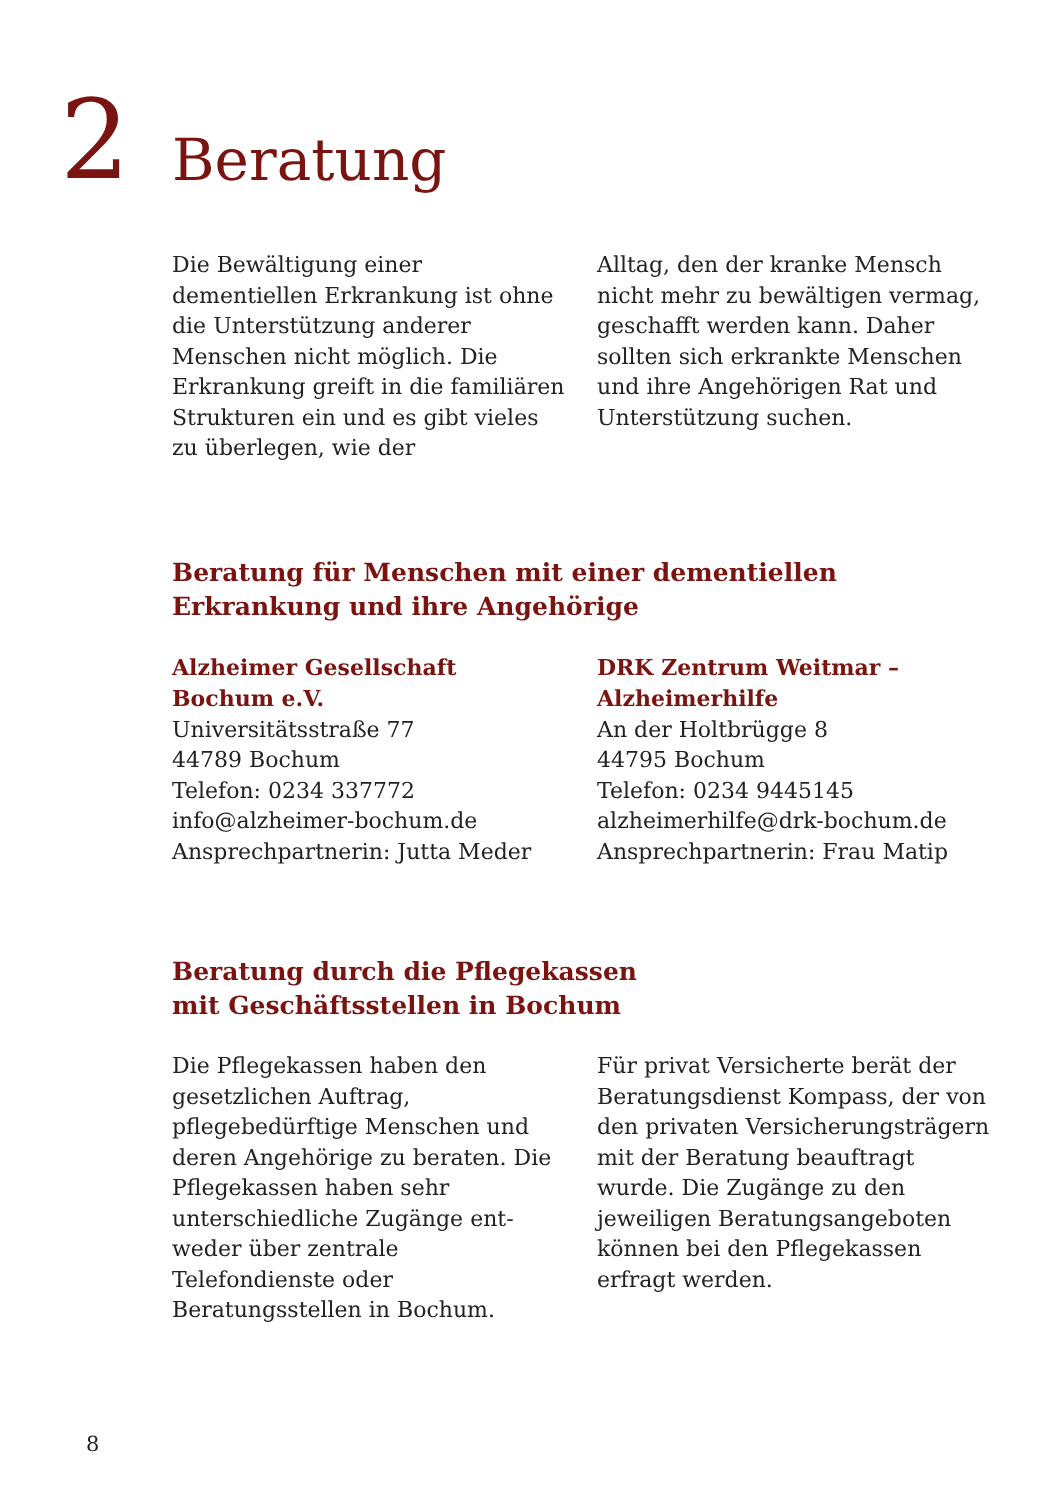2
Beratung
Die Bewältigung einer dementiellen Erkrankung ist ohne die Unter­stützung anderer Menschen nicht möglich. Die Erkrankung greift in die familiären Strukturen ein und es gibt vieles zu überlegen, wie der
Alltag, den der kranke Mensch nicht mehr zu bewältigen vermag, ge­schafft werden kann. Daher sollten sich erkrankte Menschen und ihre Angehörigen Rat und Unterstüt­zung suchen.
Beratung für Menschen mit einer dementiellen
Erkrankung und ihre Angehörige
Alzheimer Gesellschaft
Bochum e.V.
Universitätsstraße 77
44789 Bochum
Telefon: 0234 337772
info@alzheimer-bochum.de
Ansprechpartnerin: Jutta Meder
DRK Zentrum Weitmar –
Alzheimerhilfe
An der Holtbrügge 8
44795 Bochum
Telefon: 0234 9445145
alzheimerhilfe@drk-bochum.de
Ansprechpartnerin: Frau Matip
Beratung durch die Pflegekassen
mit Geschäftsstellen in Bochum
Die Pflegekassen haben den gesetz­lichen Auftrag, pflegebedürftige Menschen und deren Angehörige zu beraten. Die Pflegekassen haben sehr unterschiedliche Zugänge ent­weder über zentrale Telefondienste oder Beratungsstellen in Bochum.
Für privat Versicherte berät der Beratungsdienst Kompass, der von den privaten Versicherungsträgern mit der Beratung beauftragt wurde. Die Zugänge zu den jeweiligen Be­ratungsangeboten können bei den Pflegekassen erfragt werden.
8